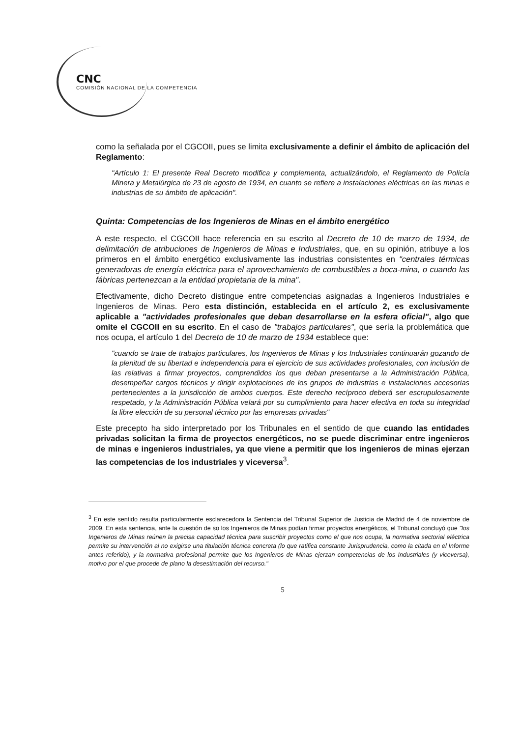CNC
COMISIÓN NACIONAL DE LA COMPETENCIA
como la señalada por el CGCOII, pues se limita exclusivamente a definir el ámbito de aplicación del Reglamento:
"Artículo 1: El presente Real Decreto modifica y complementa, actualizándolo, el Reglamento de Policía Minera y Metalúrgica de 23 de agosto de 1934, en cuanto se refiere a instalaciones eléctricas en las minas e industrias de su ámbito de aplicación".
Quinta: Competencias de los Ingenieros de Minas en el ámbito energético
A este respecto, el CGCOII hace referencia en su escrito al Decreto de 10 de marzo de 1934, de delimitación de atribuciones de Ingenieros de Minas e Industriales, que, en su opinión, atribuye a los primeros en el ámbito energético exclusivamente las industrias consistentes en "centrales térmicas generadoras de energía eléctrica para el aprovechamiento de combustibles a boca-mina, o cuando las fábricas pertenezcan a la entidad propietaria de la mina".
Efectivamente, dicho Decreto distingue entre competencias asignadas a Ingenieros Industriales e Ingenieros de Minas. Pero esta distinción, establecida en el artículo 2, es exclusivamente aplicable a "actividades profesionales que deban desarrollarse en la esfera oficial", algo que omite el CGCOII en su escrito. En el caso de "trabajos particulares", que sería la problemática que nos ocupa, el artículo 1 del Decreto de 10 de marzo de 1934 establece que:
"cuando se trate de trabajos particulares, los Ingenieros de Minas y los Industriales continuarán gozando de la plenitud de su libertad e independencia para el ejercicio de sus actividades profesionales, con inclusión de las relativas a firmar proyectos, comprendidos los que deban presentarse a la Administración Pública, desempeñar cargos técnicos y dirigir explotaciones de los grupos de industrias e instalaciones accesorias pertenecientes a la jurisdicción de ambos cuerpos. Este derecho recíproco deberá ser escrupulosamente respetado, y la Administración Pública velará por su cumplimiento para hacer efectiva en toda su integridad la libre elección de su personal técnico por las empresas privadas"
Este precepto ha sido interpretado por los Tribunales en el sentido de que cuando las entidades privadas solicitan la firma de proyectos energéticos, no se puede discriminar entre ingenieros de minas e ingenieros industriales, ya que viene a permitir que los ingenieros de minas ejerzan las competencias de los industriales y viceversa<sup>3</sup>.
<sup>3</sup> En este sentido resulta particularmente esclarecedora la Sentencia del Tribunal Superior de Justicia de Madrid de 4 de noviembre de 2009. En esta sentencia, ante la cuestión de so los Ingenieros de Minas podían firmar proyectos energéticos, el Tribunal concluyó que "los Ingenieros de Minas reúnen la precisa capacidad técnica para suscribir proyectos como el que nos ocupa, la normativa sectorial eléctrica permite su intervención al no exigirse una titulación técnica concreta (lo que ratifica constante Jurisprudencia, como la citada en el Informe antes referido), y la normativa profesional permite que los Ingenieros de Minas ejerzan competencias de los Industriales (y viceversa), motivo por el que procede de plano la desestimación del recurso."
5